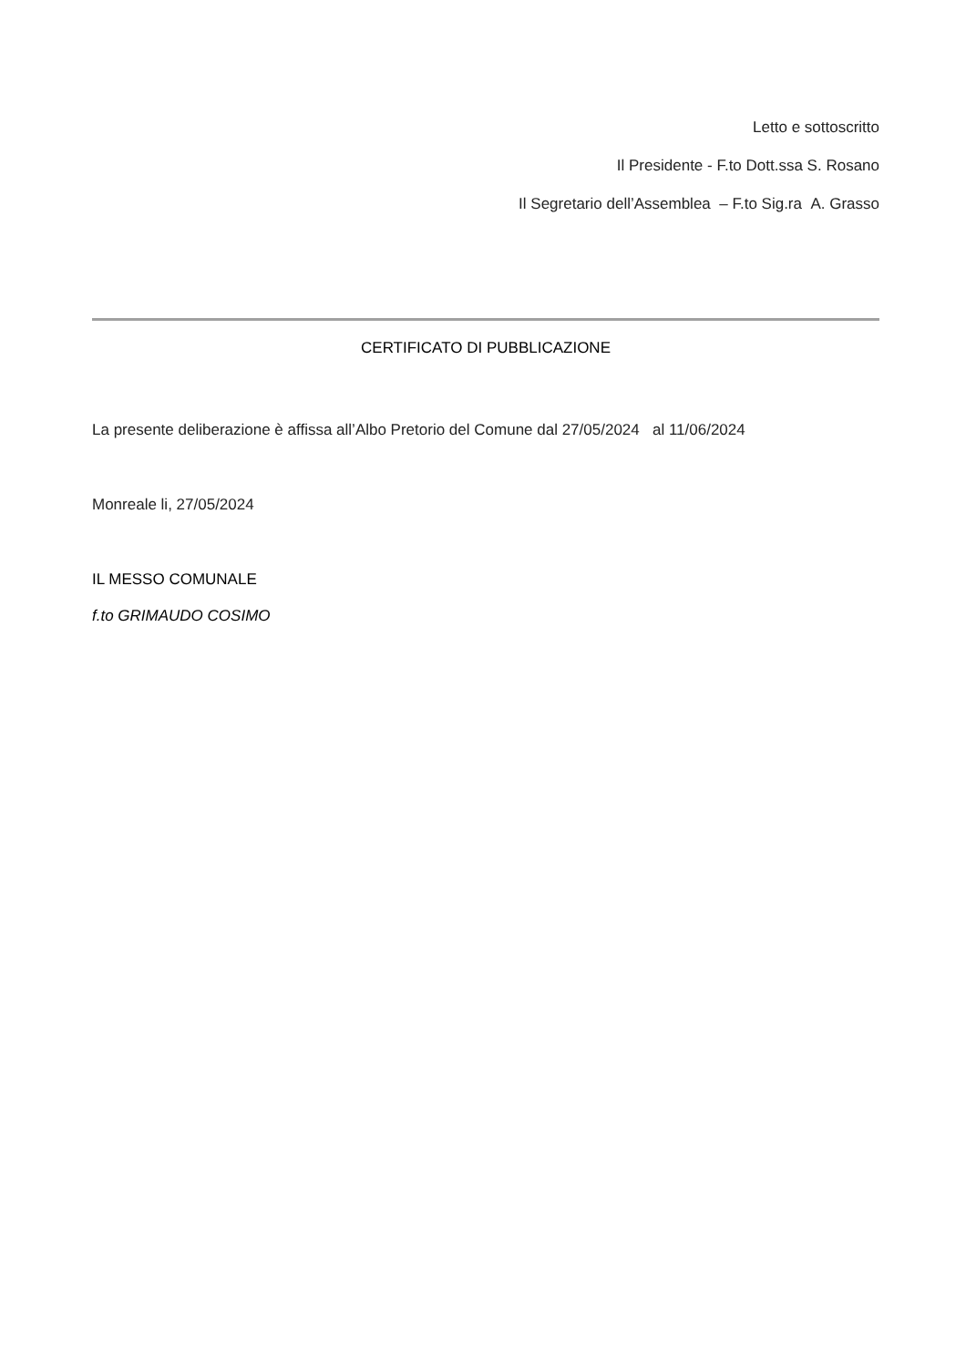Letto e sottoscritto
Il Presidente - F.to Dott.ssa S. Rosano
Il Segretario dell’Assemblea – F.to Sig.ra A. Grasso
CERTIFICATO DI PUBBLICAZIONE
La presente deliberazione è affissa all’Albo Pretorio del Comune dal 27/05/2024 al 11/06/2024
Monreale li, 27/05/2024
IL MESSO COMUNALE
f.to GRIMAUDO COSIMO